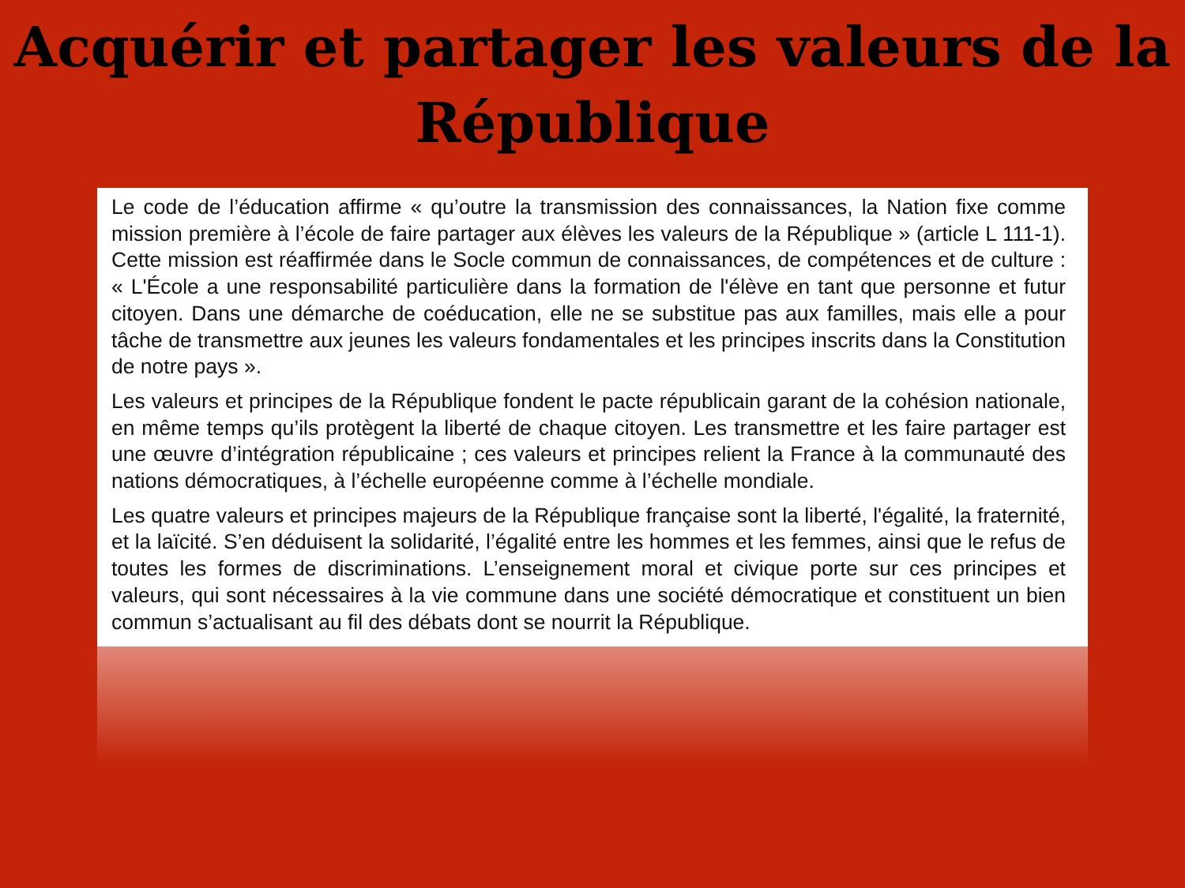Acquérir et partager les valeurs de la
République
Le code de l’éducation affirme « qu’outre la transmission des connaissances, la Nation fixe comme mission première à l’école de faire partager aux élèves les valeurs de la République » (article L 111-1). Cette mission est réaffirmée dans le Socle commun de connaissances, de compétences et de culture : « L'École a une responsabilité particulière dans la formation de l'élève en tant que personne et futur citoyen. Dans une démarche de coéducation, elle ne se substitue pas aux familles, mais elle a pour tâche de transmettre aux jeunes les valeurs fondamentales et les principes inscrits dans la Constitution de notre pays ».
Les valeurs et principes de la République fondent le pacte républicain garant de la cohésion nationale, en même temps qu’ils protègent la liberté de chaque citoyen. Les transmettre et les faire partager est une œuvre d’intégration républicaine ; ces valeurs et principes relient la France à la communauté des nations démocratiques, à l’échelle européenne comme à l’échelle mondiale.
Les quatre valeurs et principes majeurs de la République française sont la liberté, l'égalité, la fraternité, et la laïcité. S’en déduisent la solidarité, l’égalité entre les hommes et les femmes, ainsi que le refus de toutes les formes de discriminations. L’enseignement moral et civique porte sur ces principes et valeurs, qui sont nécessaires à la vie commune dans une société démocratique et constituent un bien commun s’actualisant au fil des débats dont se nourrit la République.